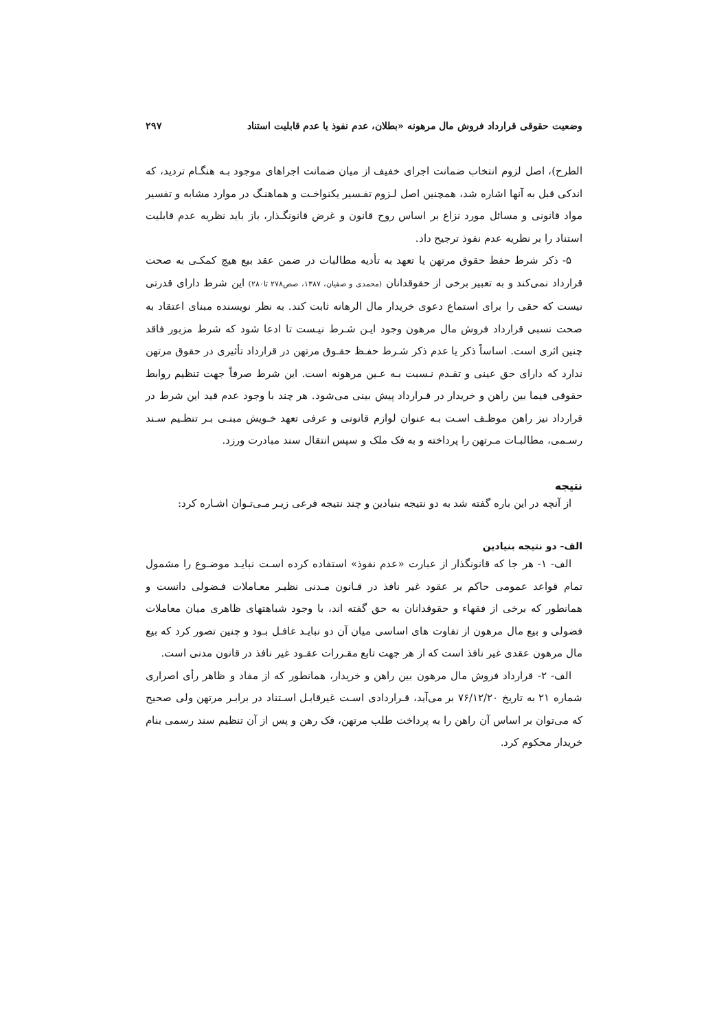وضعیت حقوقی قرارداد فروش مال مرهونه «بطلان، عدم نفوذ یا عدم قابلیت استناد ۲۹۷
الطرح)، اصل لزوم انتخاب ضمانت اجرای خفیف از میان ضمانت اجراهای موجود بـه هنگـام تردید، که اندکی قبل به آنها اشاره شد، همچنین اصل لـزوم تفـسیر یکنواخـت و هماهنـگ در موارد مشابه و تفسیر مواد قانونی و مسائل مورد نزاع بر اساس روح قانون و غرض قانونگـذار، باز باید نظریه عدم قابلیت استناد را بر نظریه عدم نفوذ ترجیح داد.
۵- ذکر شرط حفظ حقوق مرتهن یا تعهد به تأدیه مطالبات در ضمن عقد بیع هیچ کمکـی به صحت قرارداد نمی‌کند و به تعبیر برخی از حقوقدانان (محمدی و صفیان، ۱۳۸۷، صص۲۷۸ تا۲۸۰) این شرط دارای قدرتی نیست که حقی را برای استماع دعوی خریدار مال الرهانه ثابت کند. به نظر نویسنده مبنای اعتقاد به صحت نسبی قرارداد فروش مال مرهون وجود ایـن شـرط نیـست تا ادعا شود که شرط مزبور فاقد چنین اثری است. اساساً ذکر یا عدم ذکر شـرط حفـظ حقـوق مرتهن در قرارداد تأثیری در حقوق مرتهن ندارد که دارای حق عینی و تقـدم نـسبت بـه عـین مرهونه است. این شرط صرفاً جهت تنظیم روابط حقوقی فیما بین راهن و خریدار در قـرارداد پیش بینی می‌شود. هر چند با وجود عدم قید این شرط در قرارداد نیز راهن موظـف اسـت بـه عنوان لوازم قانونی و عرفی تعهد خـویش مبنـی بـر تنظـیم سـند رسـمی، مطالبـات مـرتهن را پرداخته و به فک ملک و سپس انتقال سند مبادرت ورزد.
نتیجه
از آنچه در این باره گفته شد به دو نتیجه بنیادین و چند نتیجه فرعی زیـر مـی‌تـوان اشـاره کرد:
الف- دو نتیجه بنیادین
الف- ۱- هر جا که قانونگذار از عبارت «عدم نفوذ» استفاده کرده اسـت نبایـد موضـوع را مشمول تمام قواعد عمومی حاکم بر عقود غیر نافذ در قـانون مـدنی نظیـر معـاملات فـضولی دانست و همانطور که برخی از فقهاء و حقوقدانان به حق گفته اند، با وجود شباهتهای ظاهری میان معاملات فضولی و بیع مال مرهون از تفاوت های اساسی میان آن دو نبایـد غافـل بـود و چنین تصور کرد که بیع مال مرهون عقدی غیر نافذ است که از هر جهت تابع مقـررات عقـود غیر نافذ در قانون مدنی است.
الف- ۲- قرارداد فروش مال مرهون بین راهن و خریدار، همانطور که از مفاد و ظاهر رأی اصراری شماره ۲۱ به تاریخ ۷۶/۱۲/۲۰ بر می‌آید، قـراردادی اسـت غیرقابـل اسـتناد در برابـر مرتهن ولی صحیح که می‌توان بر اساس آن راهن را به پرداخت طلب مرتهن، فک رهن و پس از آن تنظیم سند رسمی بنام خریدار محکوم کرد.